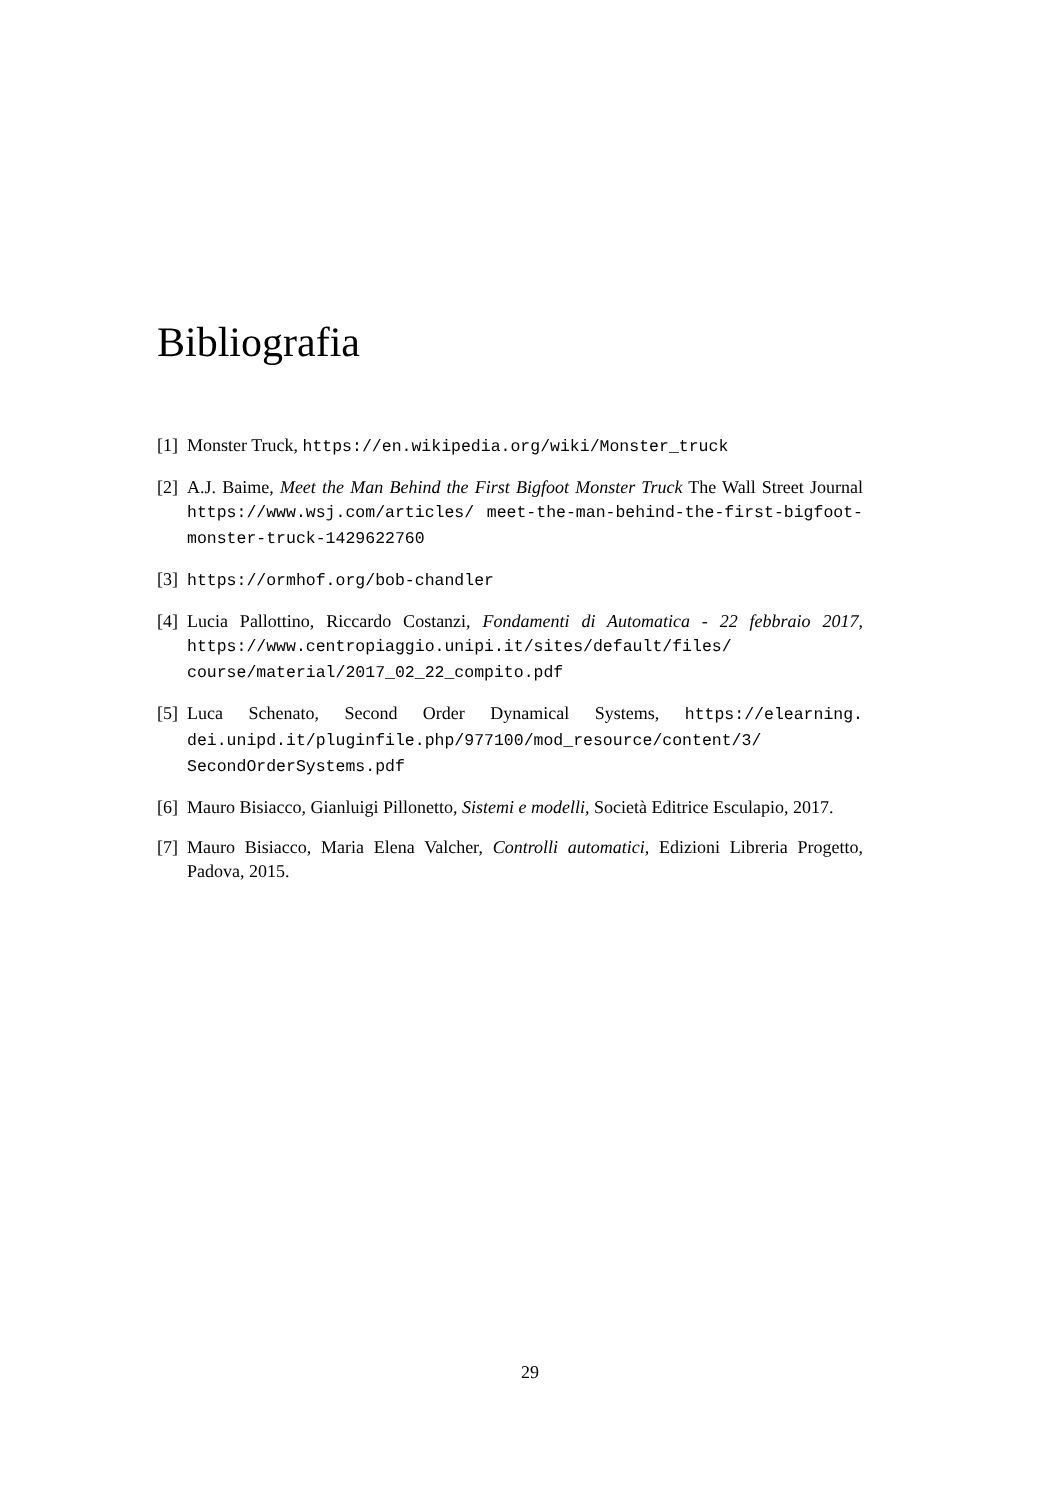Bibliografia
[1] Monster Truck, https://en.wikipedia.org/wiki/Monster_truck
[2] A.J. Baime, Meet the Man Behind the First Bigfoot Monster Truck The Wall Street Journal https://www.wsj.com/articles/ meet-the-man-behind-the-first-bigfoot-monster-truck-1429622760
[3] https://ormhof.org/bob-chandler
[4] Lucia Pallottino, Riccardo Costanzi, Fondamenti di Automatica - 22 febbraio 2017, https://www.centropiaggio.unipi.it/sites/default/files/ course/material/2017_02_22_compito.pdf
[5] Luca Schenato, Second Order Dynamical Systems, https://elearning. dei.unipd.it/pluginfile.php/977100/mod_resource/content/3/ SecondOrderSystems.pdf
[6] Mauro Bisiacco, Gianluigi Pillonetto, Sistemi e modelli, Società Editrice Esculapio, 2017.
[7] Mauro Bisiacco, Maria Elena Valcher, Controlli automatici, Edizioni Libreria Progetto, Padova, 2015.
29